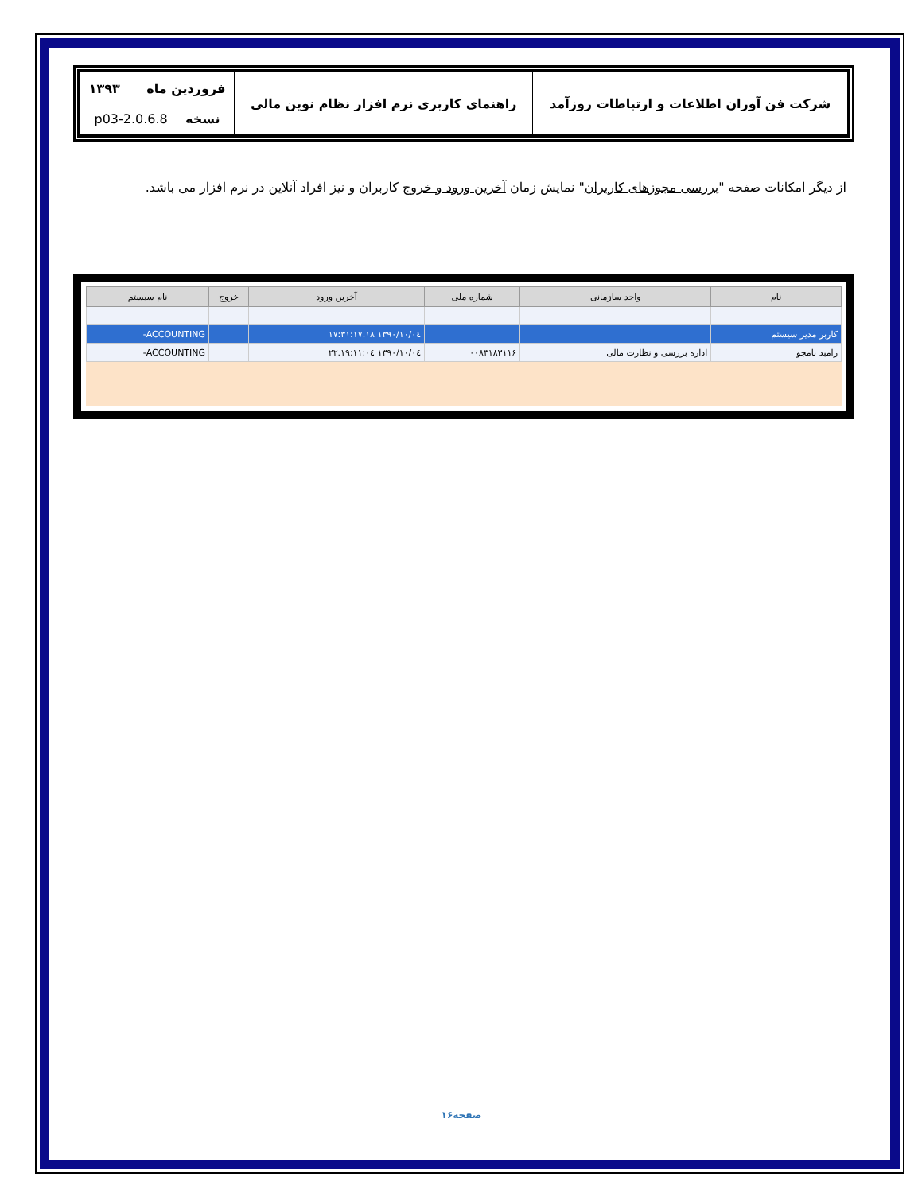| شرکت فن آوران اطلاعات و ارتباطات روزآمد | راهنمای کاربری نرم افزار نظام نوین مالی | فروردین ماه ۱۳۹۳ نسخه 2.0.6.8-p03 |
از دیگر امکانات صفحه "بررسی مجوزهای کاربران" نمایش زمان آخرین ورود و خروج کاربران و نیز افراد آنلاین در نرم افزار می باشد.
| نام | واحد سازمانی | شماره ملی | آخرین ورود | خروج | نام سیستم |
| --- | --- | --- | --- | --- | --- |
| کاربر مدیر سیستم | | | ۱۳۹۰/۱۰/۰٤ ۱۷:۳۱:۱۷.۱۸ | | ACCOUNTING- |
| رامبد نامجو | اداره بررسی و نظارت مالی | ۰۰۸۳۱۸۳۱۱۶ | ۱۳۹۰/۱۰/۰٤ ۱۹:۱۱:۰٤.۲۲ | | ACCOUNTING- |
صفحه۱۶